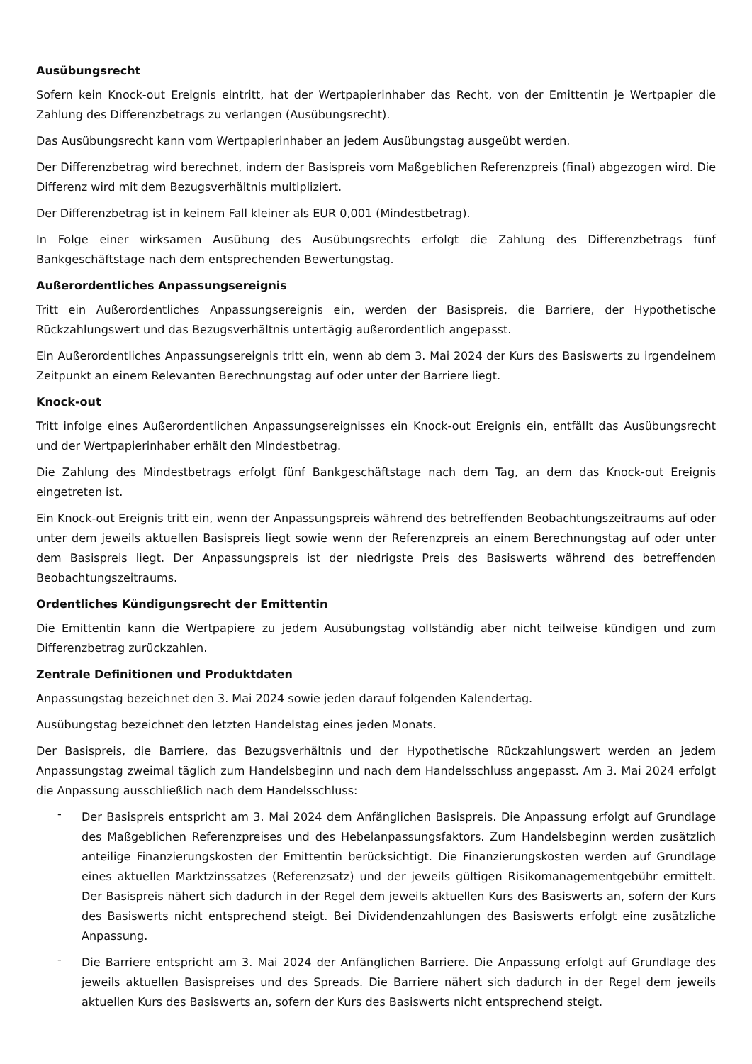Ausübungsrecht
Sofern kein Knock-out Ereignis eintritt, hat der Wertpapierinhaber das Recht, von der Emittentin je Wertpapier die Zahlung des Differenzbetrags zu verlangen (Ausübungsrecht).
Das Ausübungsrecht kann vom Wertpapierinhaber an jedem Ausübungstag ausgeübt werden.
Der Differenzbetrag wird berechnet, indem der Basispreis vom Maßgeblichen Referenzpreis (final) abgezogen wird. Die Differenz wird mit dem Bezugsverhältnis multipliziert.
Der Differenzbetrag ist in keinem Fall kleiner als EUR 0,001 (Mindestbetrag).
In Folge einer wirksamen Ausübung des Ausübungsrechts erfolgt die Zahlung des Differenzbetrags fünf Bankgeschäftstage nach dem entsprechenden Bewertungstag.
Außerordentliches Anpassungsereignis
Tritt ein Außerordentliches Anpassungsereignis ein, werden der Basispreis, die Barriere, der Hypothetische Rückzahlungswert und das Bezugsverhältnis untertägig außerordentlich angepasst.
Ein Außerordentliches Anpassungsereignis tritt ein, wenn ab dem 3. Mai 2024 der Kurs des Basiswerts zu irgendeinem Zeitpunkt an einem Relevanten Berechnungstag auf oder unter der Barriere liegt.
Knock-out
Tritt infolge eines Außerordentlichen Anpassungsereignisses ein Knock-out Ereignis ein, entfällt das Ausübungsrecht und der Wertpapierinhaber erhält den Mindestbetrag.
Die Zahlung des Mindestbetrags erfolgt fünf Bankgeschäftstage nach dem Tag, an dem das Knock-out Ereignis eingetreten ist.
Ein Knock-out Ereignis tritt ein, wenn der Anpassungspreis während des betreffenden Beobachtungszeitraums auf oder unter dem jeweils aktuellen Basispreis liegt sowie wenn der Referenzpreis an einem Berechnungstag auf oder unter dem Basispreis liegt. Der Anpassungspreis ist der niedrigste Preis des Basiswerts während des betreffenden Beobachtungszeitraums.
Ordentliches Kündigungsrecht der Emittentin
Die Emittentin kann die Wertpapiere zu jedem Ausübungstag vollständig aber nicht teilweise kündigen und zum Differenzbetrag zurückzahlen.
Zentrale Definitionen und Produktdaten
Anpassungstag bezeichnet den 3. Mai 2024 sowie jeden darauf folgenden Kalendertag.
Ausübungstag bezeichnet den letzten Handelstag eines jeden Monats.
Der Basispreis, die Barriere, das Bezugsverhältnis und der Hypothetische Rückzahlungswert werden an jedem Anpassungstag zweimal täglich zum Handelsbeginn und nach dem Handelsschluss angepasst. Am 3. Mai 2024 erfolgt die Anpassung ausschließlich nach dem Handelsschluss:
-
Der Basispreis entspricht am 3. Mai 2024 dem Anfänglichen Basispreis. Die Anpassung erfolgt auf Grundlage des Maßgeblichen Referenzpreises und des Hebelanpassungsfaktors. Zum Handelsbeginn werden zusätzlich anteilige Finanzierungskosten der Emittentin berücksichtigt. Die Finanzierungskosten werden auf Grundlage eines aktuellen Marktzinssatzes (Referenzsatz) und der jeweils gültigen Risikomanagementgebühr ermittelt. Der Basispreis nähert sich dadurch in der Regel dem jeweils aktuellen Kurs des Basiswerts an, sofern der Kurs des Basiswerts nicht entsprechend steigt. Bei Dividendenzahlungen des Basiswerts erfolgt eine zusätzliche Anpassung.
-
Die Barriere entspricht am 3. Mai 2024 der Anfänglichen Barriere. Die Anpassung erfolgt auf Grundlage des jeweils aktuellen Basispreises und des Spreads. Die Barriere nähert sich dadurch in der Regel dem jeweils aktuellen Kurs des Basiswerts an, sofern der Kurs des Basiswerts nicht entsprechend steigt.